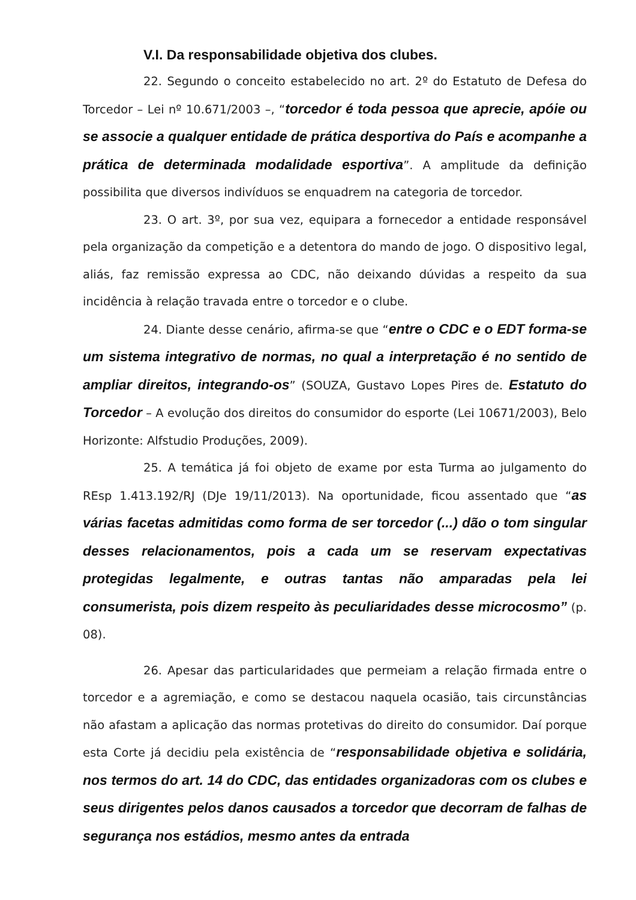V.I. Da responsabilidade objetiva dos clubes.
22. Segundo o conceito estabelecido no art. 2º do Estatuto de Defesa do Torcedor – Lei nº 10.671/2003 –, “torcedor é toda pessoa que aprecie, apóie ou se associe a qualquer entidade de prática desportiva do País e acompanhe a prática de determinada modalidade esportiva”. A amplitude da definição possibilita que diversos indivíduos se enquadrem na categoria de torcedor.
23. O art. 3º, por sua vez, equipara a fornecedor a entidade responsável pela organização da competição e a detentora do mando de jogo. O dispositivo legal, aliás, faz remissão expressa ao CDC, não deixando dúvidas a respeito da sua incidência à relação travada entre o torcedor e o clube.
24. Diante desse cenário, afirma-se que “entre o CDC e o EDT forma-se um sistema integrativo de normas, no qual a interpretação é no sentido de ampliar direitos, integrando-os” (SOUZA, Gustavo Lopes Pires de. Estatuto do Torcedor – A evolução dos direitos do consumidor do esporte (Lei 10671/2003), Belo Horizonte: Alfstudio Produções, 2009).
25. A temática já foi objeto de exame por esta Turma ao julgamento do REsp 1.413.192/RJ (DJe 19/11/2013). Na oportunidade, ficou assentado que “as várias facetas admitidas como forma de ser torcedor (...) dão o tom singular desses relacionamentos, pois a cada um se reservam expectativas protegidas legalmente, e outras tantas não amparadas pela lei consumerista, pois dizem respeito às peculiaridades desse microcosmo” (p. 08).
26. Apesar das particularidades que permeiam a relação firmada entre o torcedor e a agremiação, e como se destacou naquela ocasião, tais circunstâncias não afastam a aplicação das normas protetivas do direito do consumidor. Daí porque esta Corte já decidiu pela existência de “responsabilidade objetiva e solidária, nos termos do art. 14 do CDC, das entidades organizadoras com os clubes e seus dirigentes pelos danos causados a torcedor que decorram de falhas de segurança nos estádios, mesmo antes da entrada